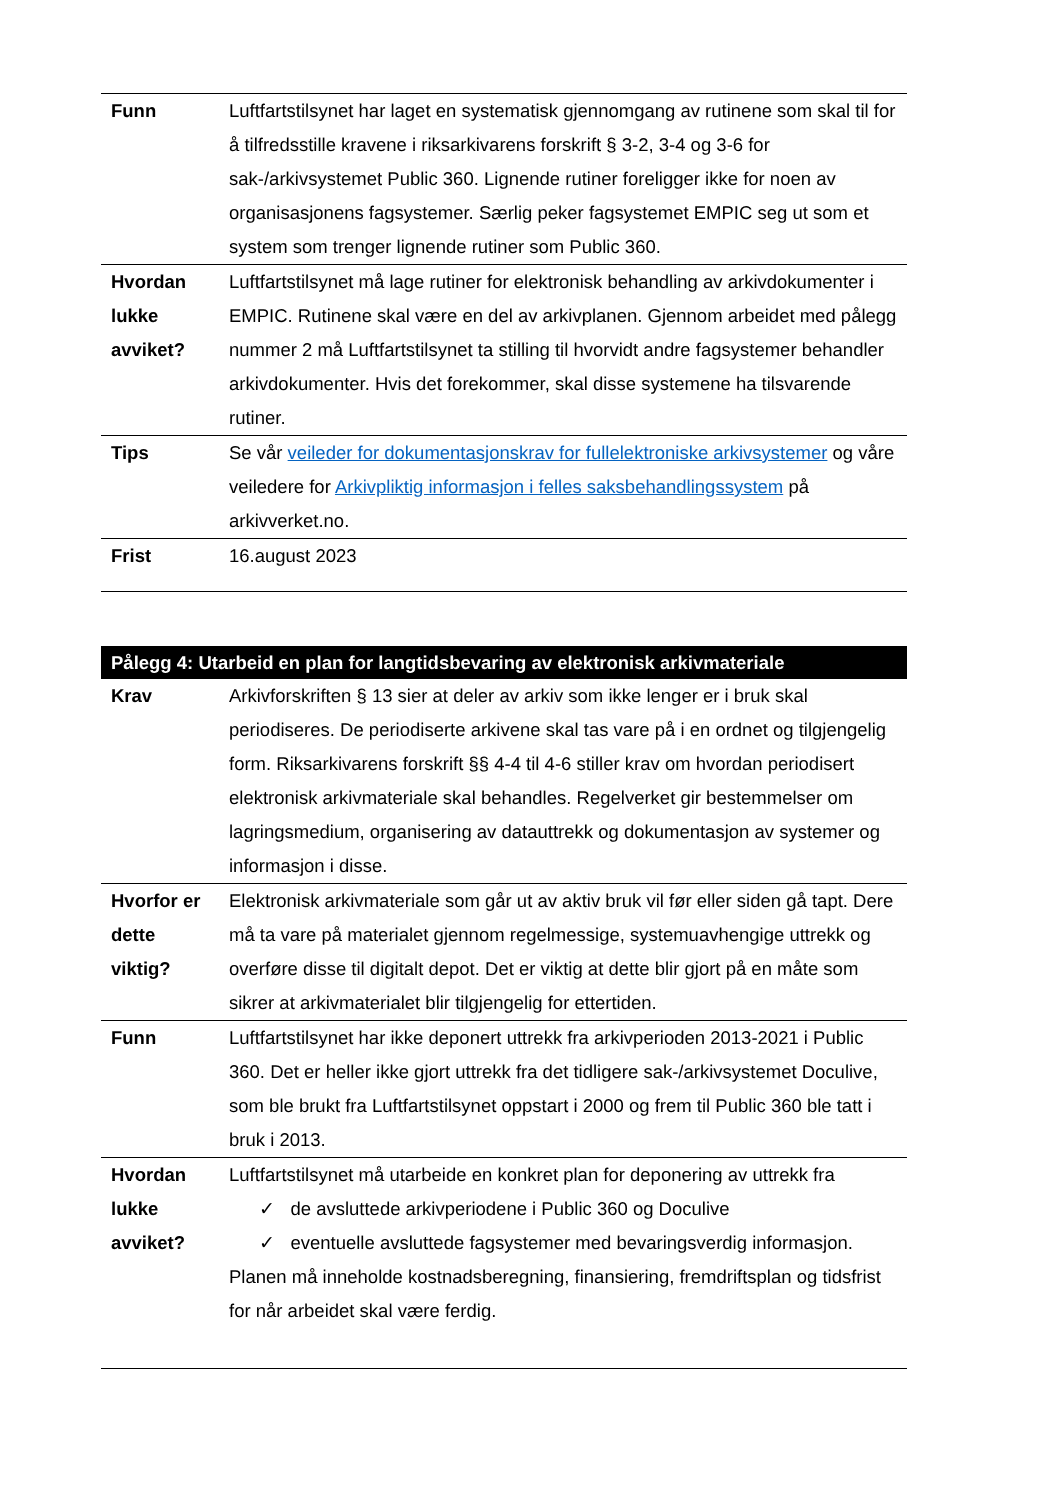| Funn | Luftfartstilsynet har laget en systematisk gjennomgang av rutinene som skal til for å tilfredsstille kravene i riksarkivarens forskrift § 3-2, 3-4 og 3-6 for sak-/arkivsystemet Public 360. Lignende rutiner foreligger ikke for noen av organisasjonens fagsystemer. Særlig peker fagsystemet EMPIC seg ut som et system som trenger lignende rutiner som Public 360. |
| Hvordan lukke avviket? | Luftfartstilsynet må lage rutiner for elektronisk behandling av arkivdokumenter i EMPIC. Rutinene skal være en del av arkivplanen. Gjennom arbeidet med pålegg nummer 2 må Luftfartstilsynet ta stilling til hvorvidt andre fagsystemer behandler arkivdokumenter. Hvis det forekommer, skal disse systemene ha tilsvarende rutiner. |
| Tips | Se vår veileder for dokumentasjonskrav for fullelektroniske arkivsystemer og våre veiledere for Arkivpliktig informasjon i felles saksbehandlingssystem på arkivverket.no. |
| Frist | 16.august 2023 |
| Pålegg 4: Utarbeid en plan for langtidsbevaring av elektronisk arkivmateriale | |
| --- | --- |
| Krav | Arkivforskriften § 13 sier at deler av arkiv som ikke lenger er i bruk skal periodiseres. De periodiserte arkivene skal tas vare på i en ordnet og tilgjengelig form. Riksarkivarens forskrift §§ 4-4 til 4-6 stiller krav om hvordan periodisert elektronisk arkivmateriale skal behandles. Regelverket gir bestemmelser om lagringsmedium, organisering av datauttrekk og dokumentasjon av systemer og informasjon i disse. |
| Hvorfor er dette viktig? | Elektronisk arkivmateriale som går ut av aktiv bruk vil før eller siden gå tapt. Dere må ta vare på materialet gjennom regelmessige, systemuavhengige uttrekk og overføre disse til digitalt depot. Det er viktig at dette blir gjort på en måte som sikrer at arkivmaterialet blir tilgjengelig for ettertiden. |
| Funn | Luftfartstilsynet har ikke deponert uttrekk fra arkivperioden 2013-2021 i Public 360. Det er heller ikke gjort uttrekk fra det tidligere sak-/arkivsystemet Doculive, som ble brukt fra Luftfartstilsynet oppstart i 2000 og frem til Public 360 ble tatt i bruk i 2013. |
| Hvordan lukke avviket? | Luftfartstilsynet må utarbeide en konkret plan for deponering av uttrekk fra ✓ de avsluttede arkivperiodene i Public 360 og Doculive ✓ eventuelle avsluttede fagsystemer med bevaringsverdig informasjon. Planen må inneholde kostnadsberegning, finansiering, fremdriftsplan og tidsfrist for når arbeidet skal være ferdig. |